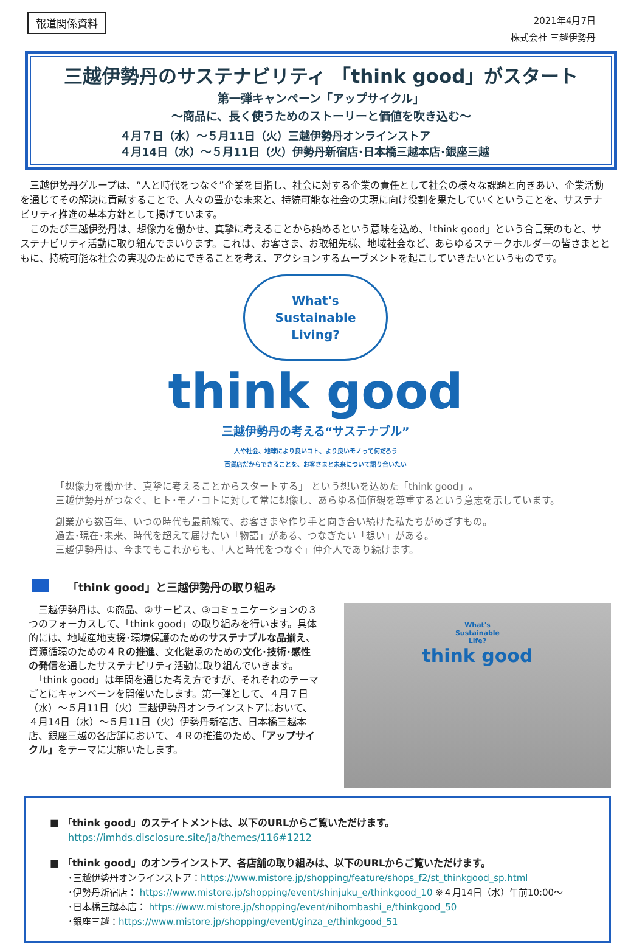報道関係資料
2021年4月7日
株式会社 三越伊勢丹
三越伊勢丹のサステナビリティ 「think good」がスタート
第一弾キャンペーン「アップサイクル」
～商品に、長く使うためのストーリーと価値を吹き込む～
４月７日（水）～５月11日（火）三越伊勢丹オンラインストア
４月14日（水）～５月11日（火）伊勢丹新宿店･日本橋三越本店･銀座三越
　三越伊勢丹グループは、“人と時代をつなぐ”企業を目指し、社会に対する企業の責任として社会の様々な課題と向きあい、企業活動を通じてその解決に貢献することで、人々の豊かな未来と、持続可能な社会の実現に向け役割を果たしていくということを、サステナビリティ推進の基本方針として掲げています。
　このたび三越伊勢丹は、想像力を働かせ、真摯に考えることから始めるという意味を込め、「think good」という合言葉のもと、サステナビリティ活動に取り組んでまいります。これは、お客さま、お取組先様、地域社会など、あらゆるステークホルダーの皆さまとともに、持続可能な社会の実現のためにできることを考え、アクションするムーブメントを起こしていきたいというものです。
What's
Sustainable
Living?
think good
三越伊勢丹の考える“サステナブル”
人や社会、地球により良いコト、より良いモノって何だろう
百貨店だからできることを、お客さまと未来について語り合いたい
「想像力を働かせ、真摯に考えることからスタートする」 という想いを込めた「think good」。
三越伊勢丹がつなぐ、ヒト･モノ･コトに対して常に想像し、あらゆる価値観を尊重するという意志を示しています。
創業から数百年、いつの時代も最前線で、お客さまや作り手と向き合い続けた私たちがめざすもの。
過去･現在･未来、時代を超えて届けたい「物語」がある、つなぎたい「想い」がある。
三越伊勢丹は、今までもこれからも、「人と時代をつなぐ」仲介人であり続けます。
「think good」と三越伊勢丹の取り組み
　三越伊勢丹は、①商品、②サービス、③コミュニケーションの３つのフォーカスして、「think good」の取り組みを行います。具体的には、地域産地支援･環境保護のためのサステナブルな品揃え、資源循環のための４Ｒの推進、文化継承のための文化･技術･感性の発信を通したサステナビリティ活動に取り組んでいきます。
　「think good」は年間を通じた考え方ですが、それぞれのテーマごとにキャンペーンを開催いたします。第一弾として、４月７日（水）～５月11日（火）三越伊勢丹オンラインストアにおいて、４月14日（水）～５月11日（火）伊勢丹新宿店、日本橋三越本店、銀座三越の各店舗において、４Ｒの推進のため、「アップサイクル」をテーマに実施いたします。
What's
Sustainable
Life?
think good
■ 「think good」のステイトメントは、以下のURLからご覧いただけます。
https://imhds.disclosure.site/ja/themes/116#1212
■ 「think good」のオンラインストア、各店舗の取り組みは、以下のURLからご覧いただけます。
･三越伊勢丹オンラインストア：https://www.mistore.jp/shopping/feature/shops_f2/st_thinkgood_sp.html
･伊勢丹新宿店： https://www.mistore.jp/shopping/event/shinjuku_e/thinkgood_10 ※４月14日（水）午前10:00～
･日本橋三越本店： https://www.mistore.jp/shopping/event/nihombashi_e/thinkgood_50
･銀座三越：https://www.mistore.jp/shopping/event/ginza_e/thinkgood_51